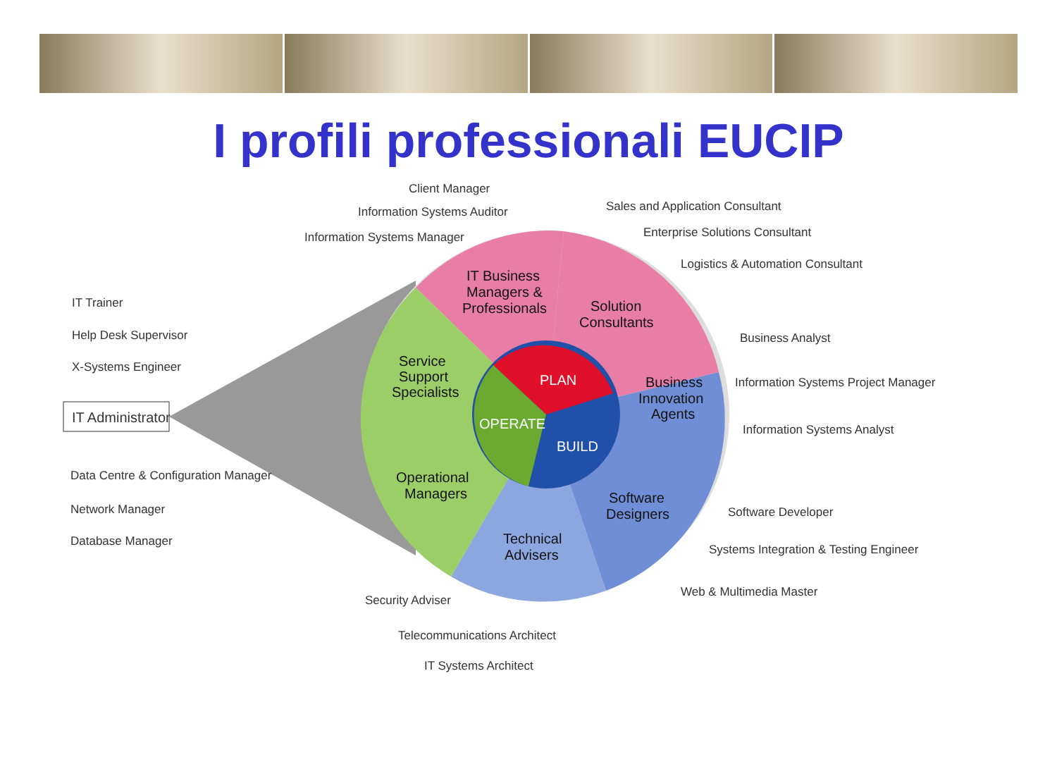I profili professionali EUCIP
IT Business
Managers &
Professionals
Solution
Consultants
Business
Innovation
Agents
Service
Support
Specialists
Operational
Managers
Software
Designers
Technical
Advisers
PLAN
OPERATE
BUILD
IT Administrator
Client Manager
Information Systems Auditor
Information Systems Manager
Sales and Application Consultant
Enterprise Solutions Consultant
Logistics & Automation Consultant
Business Analyst
Information Systems Project Manager
Information Systems Analyst
Software Developer
Systems Integration & Testing Engineer
Web & Multimedia Master
IT Trainer
Help Desk Supervisor
X-Systems Engineer
Data Centre & Configuration Manager
Network Manager
Database Manager
Security Adviser
Telecommunications Architect
IT Systems Architect